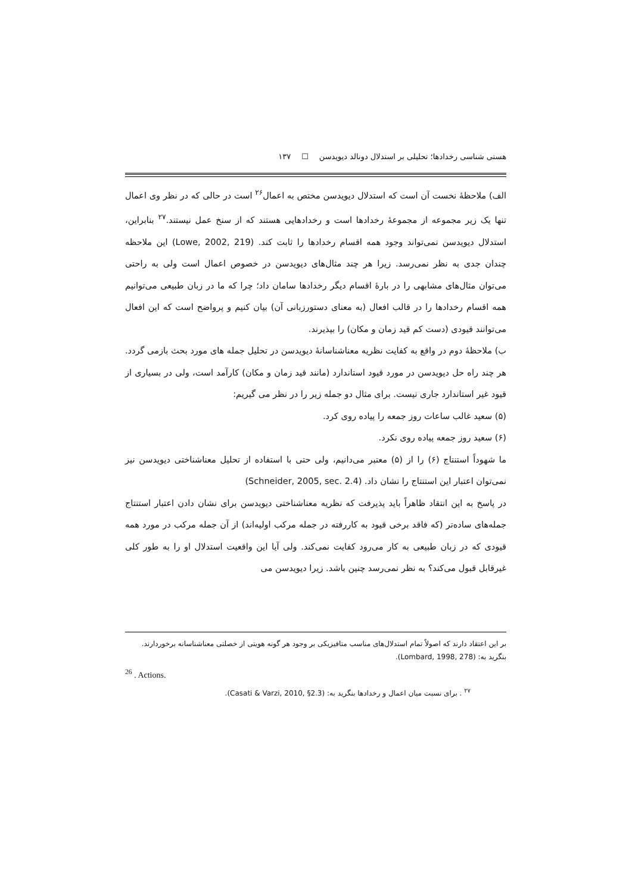هستی شناسی رخدادها؛ تحلیلی بر استدلال دونالد دیویدسن ☐ ۱۳۷
الف) ملاحظهٔ نخست آن است که استدلال دیویدسن مختص به اعمال<sup>۲۶</sup> است در حالی که در نظر وی اعمال تنها یک زیر مجموعه از مجموعهٔ رخدادها است و رخدادهایی هستند که از سنخ عمل نیستند.<sup>۲۷</sup> بنابراین، استدلال دیویدسن نمی‌تواند وجود همه اقسام رخدادها را ثابت کند. (Lowe, 2002, 219) این ملاحظه چندان جدی به نظر نمی‌رسد. زیرا هر چند مثال‌های دیویدسن در خصوص اعمال است ولی به راحتی می‌توان مثال‌های مشابهی را در بارهٔ اقسام دیگر رخدادها سامان داد؛ چرا که ما در زبان طبیعی می‌توانیم همه اقسام رخدادها را در قالب افعال (به معنای دستورزبانی آن) بیان کنیم و پرواضح است که این افعال می‌توانند قیودی (دست کم قید زمان و مکان) را بپذیرند.
ب) ملاحظهٔ دوم در واقع به کفایت نظریه معناشناسانهٔ دیویدسن در تحلیل جمله های مورد بحث بازمی گردد. هر چند راه حل دیویدسن در مورد قیود استاندارد (مانند قید زمان و مکان) کارآمد است، ولی در بسیاری از قیود غیر استاندارد جاری نیست. برای مثال دو جمله زیر را در نظر می گیریم:
(۵) سعید غالب ساعات روز جمعه را پیاده روی کرد.
(۶) سعید روز جمعه پیاده روی نکرد.
ما شهوداً استنتاج (۶) را از (۵) معتبر می‌دانیم، ولی حتی با استفاده از تحلیل معناشناختی دیویدسن نیز نمی‌توان اعتبار این استنتاج را نشان داد. (Schneider, 2005, sec. 2.4)
در پاسخ به این انتقاد ظاهراً باید پذیرفت که نظریه معناشناختی دیویدسن برای نشان دادن اعتبار استنتاج جمله‌های ساده‌تر (که فاقد برخی قیود به کاررفته در جمله مرکب اولیه‌اند) از آن جمله مرکب در مورد همه قیودی که در زبان طبیعی به کار می‌رود کفایت نمی‌کند. ولی آیا این واقعیت استدلال او را به طور کلی غیرقابل قبول می‌کند؟ به نظر نمی‌رسد چنین باشد. زیرا دیویدسن می
بر این اعتقاد دارند که اصولاً تمام استدلال‌های مناسب متافیزیکی بر وجود هر گونه هویتی از خصلتی معناشناسانه برخوردارند. بنگرید به: (Lombard, 1998, 278).
<sup>26</sup> . Actions.
<sup>۲۷</sup> . برای نسبت میان اعمال و رخدادها بنگرید به: (Casati & Varzi, 2010, §2.3).